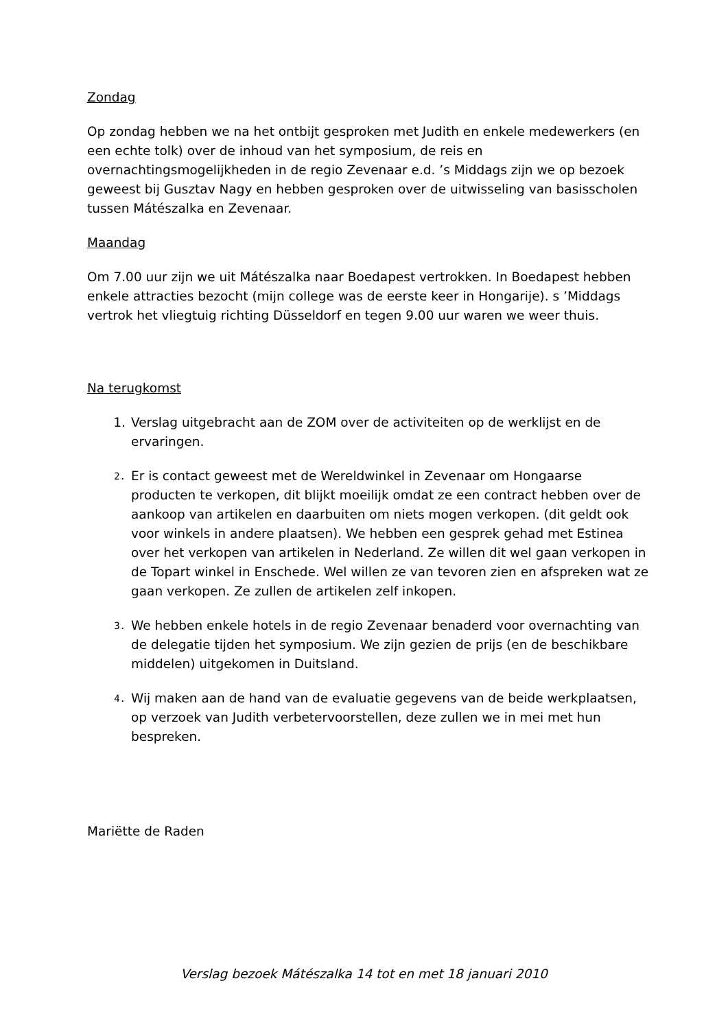Zondag
Op zondag hebben we na het ontbijt gesproken met Judith en enkele medewerkers (en een echte tolk) over de inhoud van het symposium, de reis en overnachtingsmogelijkheden in de regio Zevenaar e.d. ’s Middags zijn we op bezoek geweest bij Gusztav Nagy en hebben gesproken over de uitwisseling van basisscholen tussen Mátészalka en Zevenaar.
Maandag
Om 7.00 uur zijn we uit Mátészalka naar Boedapest vertrokken. In Boedapest hebben enkele attracties bezocht (mijn college was de eerste keer in Hongarije). s ’Middags vertrok het vliegtuig richting Düsseldorf en tegen 9.00 uur waren we weer thuis.
Na terugkomst
1. Verslag uitgebracht aan de ZOM over de activiteiten op de werklijst en de ervaringen.
2. Er is contact geweest met de Wereldwinkel in Zevenaar om Hongaarse producten te verkopen, dit blijkt moeilijk omdat ze een contract hebben over de aankoop van artikelen en daarbuiten om niets mogen verkopen. (dit geldt ook voor winkels in andere plaatsen). We hebben een gesprek gehad met Estinea over het verkopen van artikelen in Nederland. Ze willen dit wel gaan verkopen in de Topart winkel in Enschede. Wel willen ze van tevoren zien en afspreken wat ze gaan verkopen. Ze zullen de artikelen zelf inkopen.
3. We hebben enkele hotels in de regio Zevenaar benaderd voor overnachting van de delegatie tijden het symposium. We zijn gezien de prijs (en de beschikbare middelen) uitgekomen in Duitsland.
4. Wij maken aan de hand van de evaluatie gegevens van de beide werkplaatsen, op verzoek van Judith verbetervoorstellen, deze zullen we in mei met hun bespreken.
Mariëtte de Raden
Verslag bezoek Mátészalka 14 tot en met 18 januari 2010